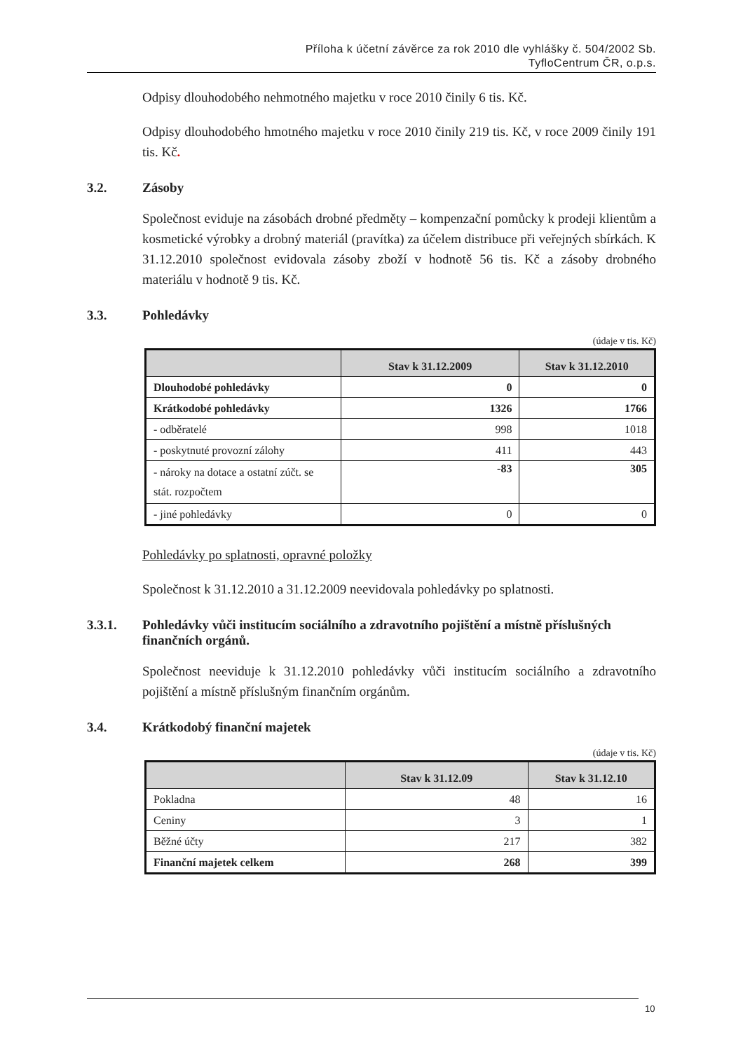Příloha k účetní závěrce za rok 2010 dle vyhlášky č. 504/2002 Sb.
TyfloCentrum ČR, o.p.s.
Odpisy dlouhodobého nehmotného majetku v roce 2010 činily 6 tis. Kč.
Odpisy dlouhodobého hmotného majetku v roce 2010 činily 219 tis. Kč, v roce 2009 činily 191 tis. Kč.
3.2. Zásoby
Společnost eviduje na zásobách drobné předměty – kompenzační pomůcky k prodeji klientům a kosmetické výrobky a drobný materiál (pravítka) za účelem distribuce při veřejných sbírkách. K 31.12.2010 společnost evidovala zásoby zboží v hodnotě 56 tis. Kč a zásoby drobného materiálu v hodnotě 9 tis. Kč.
3.3. Pohledávky
(údaje v tis. Kč)
| | Stav k 31.12.2009 | Stav k 31.12.2010 |
| --- | --- | --- |
| Dlouhodobé pohledávky | 0 | 0 |
| Krátkodobé pohledávky | 1326 | 1766 |
| - odběratelé | 998 | 1018 |
| - poskytnuté provozní zálohy | 411 | 443 |
| - nároky na dotace a ostatní zúčt. se stát. rozpočtem | -83 | 305 |
| - jiné pohledávky | 0 | 0 |
Pohledávky po splatnosti, opravné položky
Společnost k 31.12.2010 a 31.12.2009 neevidovala pohledávky po splatnosti.
3.3.1. Pohledávky vůči institucím sociálního a zdravotního pojištění a místně příslušných finančních orgánů.
Společnost neeviduje k 31.12.2010 pohledávky vůči institucím sociálního a zdravotního pojištění a místně příslušným finančním orgánům.
3.4. Krátkodobý finanční majetek
(údaje v tis. Kč)
| | Stav k 31.12.09 | Stav k 31.12.10 |
| --- | --- | --- |
| Pokladna | 48 | 16 |
| Ceniny | 3 | 1 |
| Běžné účty | 217 | 382 |
| Finanční majetek celkem | 268 | 399 |
10